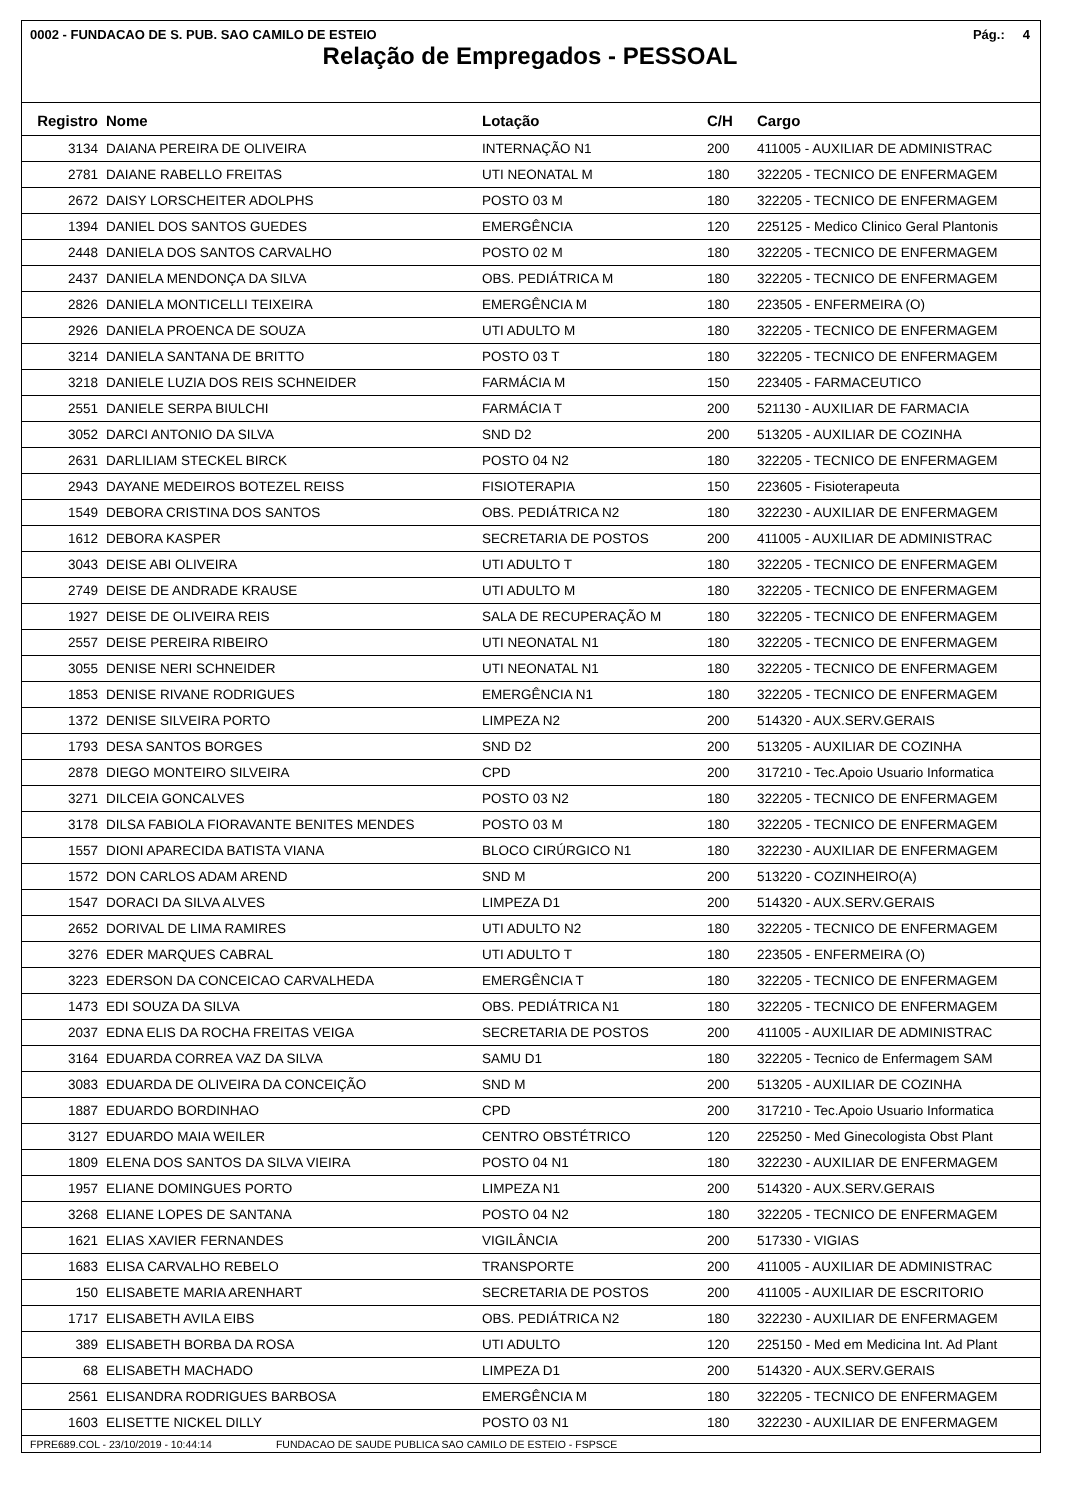0002 - FUNDACAO DE S. PUB. SAO CAMILO DE ESTEIO Pág.: 4
Relação de Empregados - PESSOAL
| Registro | Nome | Lotação | C/H | Cargo |
| --- | --- | --- | --- | --- |
| 3134 | DAIANA PEREIRA DE OLIVEIRA | INTERNAÇÃO N1 | 200 | 411005 - AUXILIAR DE ADMINISTRAC |
| 2781 | DAIANE RABELLO FREITAS | UTI NEONATAL M | 180 | 322205 - TECNICO DE ENFERMAGEM |
| 2672 | DAISY LORSCHEITER ADOLPHS | POSTO 03 M | 180 | 322205 - TECNICO DE ENFERMAGEM |
| 1394 | DANIEL DOS SANTOS GUEDES | EMERGÊNCIA | 120 | 225125 - Medico Clinico Geral Plantonis |
| 2448 | DANIELA DOS SANTOS CARVALHO | POSTO 02 M | 180 | 322205 - TECNICO DE ENFERMAGEM |
| 2437 | DANIELA MENDONÇA DA SILVA | OBS. PEDIÁTRICA M | 180 | 322205 - TECNICO DE ENFERMAGEM |
| 2826 | DANIELA MONTICELLI TEIXEIRA | EMERGÊNCIA M | 180 | 223505 - ENFERMEIRA (O) |
| 2926 | DANIELA PROENCA DE SOUZA | UTI ADULTO M | 180 | 322205 - TECNICO DE ENFERMAGEM |
| 3214 | DANIELA SANTANA DE BRITTO | POSTO 03 T | 180 | 322205 - TECNICO DE ENFERMAGEM |
| 3218 | DANIELE LUZIA DOS REIS SCHNEIDER | FARMÁCIA M | 150 | 223405 - FARMACEUTICO |
| 2551 | DANIELE SERPA BIULCHI | FARMÁCIA T | 200 | 521130 - AUXILIAR DE FARMACIA |
| 3052 | DARCI ANTONIO DA SILVA | SND D2 | 200 | 513205 - AUXILIAR DE COZINHA |
| 2631 | DARLILIAM STECKEL BIRCK | POSTO 04 N2 | 180 | 322205 - TECNICO DE ENFERMAGEM |
| 2943 | DAYANE MEDEIROS BOTEZEL REISS | FISIOTERAPIA | 150 | 223605 - Fisioterapeuta |
| 1549 | DEBORA CRISTINA DOS SANTOS | OBS. PEDIÁTRICA N2 | 180 | 322230 - AUXILIAR DE ENFERMAGEM |
| 1612 | DEBORA KASPER | SECRETARIA DE POSTOS | 200 | 411005 - AUXILIAR DE ADMINISTRAC |
| 3043 | DEISE ABI OLIVEIRA | UTI ADULTO T | 180 | 322205 - TECNICO DE ENFERMAGEM |
| 2749 | DEISE DE ANDRADE KRAUSE | UTI ADULTO M | 180 | 322205 - TECNICO DE ENFERMAGEM |
| 1927 | DEISE DE OLIVEIRA REIS | SALA DE RECUPERAÇÃO M | 180 | 322205 - TECNICO DE ENFERMAGEM |
| 2557 | DEISE PEREIRA RIBEIRO | UTI NEONATAL N1 | 180 | 322205 - TECNICO DE ENFERMAGEM |
| 3055 | DENISE NERI SCHNEIDER | UTI NEONATAL N1 | 180 | 322205 - TECNICO DE ENFERMAGEM |
| 1853 | DENISE RIVANE RODRIGUES | EMERGÊNCIA N1 | 180 | 322205 - TECNICO DE ENFERMAGEM |
| 1372 | DENISE SILVEIRA PORTO | LIMPEZA N2 | 200 | 514320 - AUX.SERV.GERAIS |
| 1793 | DESA SANTOS BORGES | SND D2 | 200 | 513205 - AUXILIAR DE COZINHA |
| 2878 | DIEGO MONTEIRO SILVEIRA | CPD | 200 | 317210 - Tec.Apoio Usuario Informatica |
| 3271 | DILCEIA GONCALVES | POSTO 03 N2 | 180 | 322205 - TECNICO DE ENFERMAGEM |
| 3178 | DILSA FABIOLA FIORAVANTE BENITES MENDES | POSTO 03 M | 180 | 322205 - TECNICO DE ENFERMAGEM |
| 1557 | DIONI APARECIDA BATISTA VIANA | BLOCO CIRÚRGICO N1 | 180 | 322230 - AUXILIAR DE ENFERMAGEM |
| 1572 | DON CARLOS ADAM AREND | SND M | 200 | 513220 - COZINHEIRO(A) |
| 1547 | DORACI DA SILVA ALVES | LIMPEZA D1 | 200 | 514320 - AUX.SERV.GERAIS |
| 2652 | DORIVAL DE LIMA RAMIRES | UTI ADULTO N2 | 180 | 322205 - TECNICO DE ENFERMAGEM |
| 3276 | EDER MARQUES CABRAL | UTI ADULTO T | 180 | 223505 - ENFERMEIRA (O) |
| 3223 | EDERSON DA CONCEICAO CARVALHEDA | EMERGÊNCIA T | 180 | 322205 - TECNICO DE ENFERMAGEM |
| 1473 | EDI SOUZA DA SILVA | OBS. PEDIÁTRICA N1 | 180 | 322205 - TECNICO DE ENFERMAGEM |
| 2037 | EDNA ELIS DA ROCHA FREITAS VEIGA | SECRETARIA DE POSTOS | 200 | 411005 - AUXILIAR DE ADMINISTRAC |
| 3164 | EDUARDA CORREA VAZ DA SILVA | SAMU D1 | 180 | 322205 - Tecnico de Enfermagem SAM |
| 3083 | EDUARDA DE OLIVEIRA DA CONCEIÇÃO | SND M | 200 | 513205 - AUXILIAR DE COZINHA |
| 1887 | EDUARDO BORDINHAO | CPD | 200 | 317210 - Tec.Apoio Usuario Informatica |
| 3127 | EDUARDO MAIA WEILER | CENTRO OBSTÉTRICO | 120 | 225250 - Med Ginecologista Obst Plant |
| 1809 | ELENA DOS SANTOS DA SILVA VIEIRA | POSTO 04 N1 | 180 | 322230 - AUXILIAR DE ENFERMAGEM |
| 1957 | ELIANE DOMINGUES PORTO | LIMPEZA N1 | 200 | 514320 - AUX.SERV.GERAIS |
| 3268 | ELIANE LOPES DE SANTANA | POSTO 04 N2 | 180 | 322205 - TECNICO DE ENFERMAGEM |
| 1621 | ELIAS XAVIER FERNANDES | VIGILÂNCIA | 200 | 517330 - VIGIAS |
| 1683 | ELISA CARVALHO REBELO | TRANSPORTE | 200 | 411005 - AUXILIAR DE ADMINISTRAC |
| 150 | ELISABETE MARIA ARENHART | SECRETARIA DE POSTOS | 200 | 411005 - AUXILIAR DE ESCRITORIO |
| 1717 | ELISABETH AVILA EIBS | OBS. PEDIÁTRICA N2 | 180 | 322230 - AUXILIAR DE ENFERMAGEM |
| 389 | ELISABETH BORBA DA ROSA | UTI ADULTO | 120 | 225150 - Med em Medicina Int. Ad Plant |
| 68 | ELISABETH MACHADO | LIMPEZA D1 | 200 | 514320 - AUX.SERV.GERAIS |
| 2561 | ELISANDRA RODRIGUES BARBOSA | EMERGÊNCIA M | 180 | 322205 - TECNICO DE ENFERMAGEM |
| 1603 | ELISETTE NICKEL DILLY | POSTO 03 N1 | 180 | 322230 - AUXILIAR DE ENFERMAGEM |
FPRE689.COL - 23/10/2019 - 10:44:14 FUNDACAO DE SAUDE PUBLICA SAO CAMILO DE ESTEIO - FSPSCE